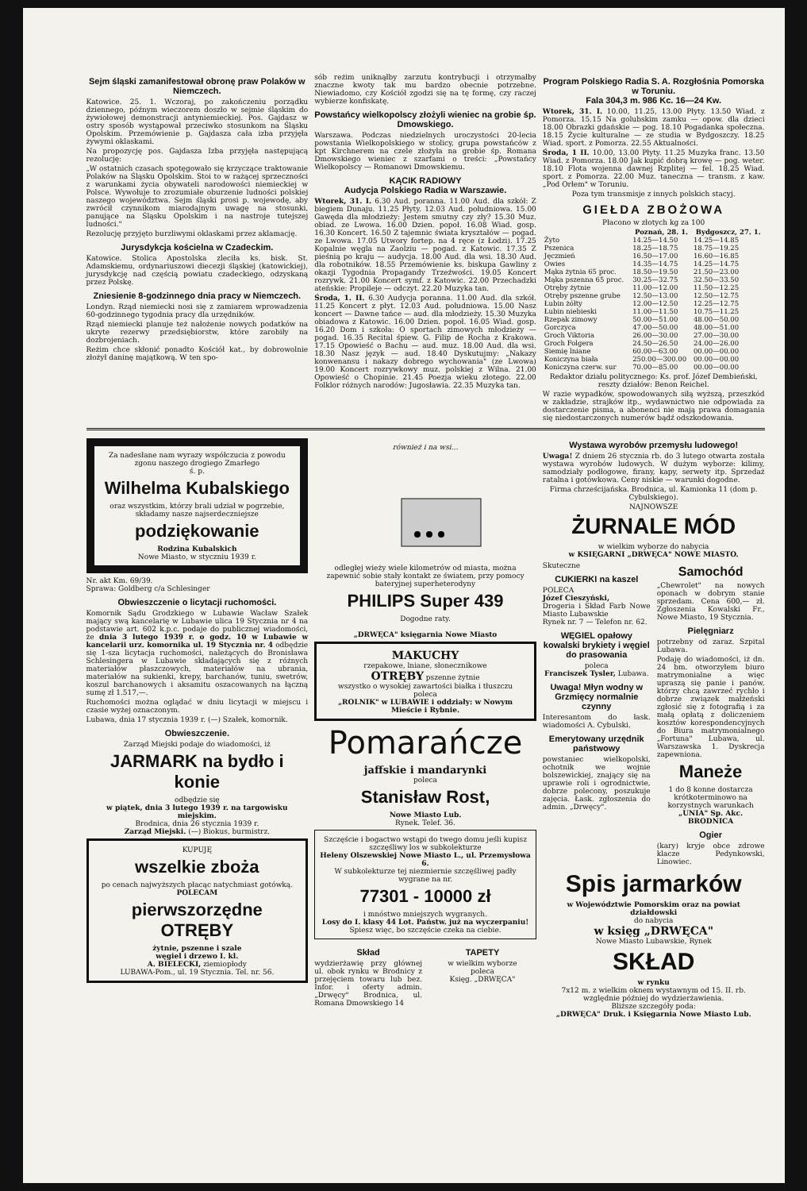Sejm śląski zamanifestował obronę praw Polaków w Niemczech.
Katowice. 25. 1. Wczoraj, po zakończeniu porządku dziennego, późnym wieczorem doszło w sejmie śląskim do żywiołowej demonstracji antyniemieckiej. Pos. Gajdasz w ostry sposób wystąpował przeciwko stosunkom na Śląsku Opolskim. Przemówienie p. Gajdasza cała izba przyjęła żywymi oklaskami.
Na propozycję pos. Gajdasza Izba przyjęła następującą rezolucję:
„W ostatnich czasach spotęgowało się krzyczące traktowanie Polaków na Śląsku Opolskim. Stoi to w rażącej sprzeczności z warunkami życia obywateli narodowości niemieckiej w Polsce. Wywołuje to zrozumiałe oburzenie ludności polskiej naszego województwa. Sejm śląski prosi p. wojewodę, aby zwrócił czynnikom miarodajnym uwagę na stosunki, panujące na Śląsku Opolskim i na nastroje tutejszej ludności."
Rezolucję przyjęto burzliwymi oklaskami przez aklamację.
Jurysdykcja kościelna w Czadeckim.
Katowice. Stolica Apostolska zleciła ks. bisk. St. Adamskiemu, ordynariuszowi diecezji śląskiej (katowickiej), jurysdykcję nad częścią powiatu czadeckiego, odzyskaną przez Polskę.
Zniesienie 8-godzinnego dnia pracy w Niemczech.
Londyn. Rząd niemiecki nosi się z zamiarem wprowadzenia 60-godzinnego tygodnia pracy dla urzędników.
Rząd niemiecki planuje też nałożenie nowych podatków na ukryte rezerwy przedsiębiorstw, które zarobiły na dozbrojeniach.
Reżim chce skłonić ponadto Kościół kat., by dobrowolnie złożył daninę majątkową. W ten spo-
sób reżim uniknąłby zarzutu kontrybucji i otrzymałby znaczne kwoty tak mu bardzo obecnie potrzebne. Niewiadomo, czy Kościół zgodzi się na tę formę, czy raczej wybierze konfiskatę.
Powstańcy wielkopolscy złożyli wieniec na grobie śp. Dmowskiego.
Warszawa. Podczas niedzielnych uroczystości 20-lecia powstania Wielkopolskiego w stolicy, grupa powstańców z kpt Kirchnerem na czele złożyła na grobie śp. Romana Dmowskiego wieniec z szarfami o treści: „Powstańcy Wielkopolscy — Romanowi Dmowskiemu.
KĄCIK RADIOWY
Audycja Polskiego Radia w Warszawie.
Wtorek, 31. I. 6.30 Aud. poranna. 11.00 Aud. dla szkół: Z biegiem Dunaju. 11.25 Płyty. 12.03 Aud. południowa. 15.00 Gawęda dla młodzieży: Jestem smutny czy zły? 15.30 Muz. obiad. ze Lwowa. 16.00 Dzien. popoł. 16.08 Wiad. gosp. 16.30 Koncert. 16.50 Z tajemnic świata kryształów — pogad. ze Lwowa. 17.05 Utwory fortep. na 4 ręce (z Łodzi). 17.25 Kopalnie węgla na Zaolziu — pogad. z Katowic. 17.35 Z pieśnią po kraju — audycja. 18.00 Aud. dla wsi. 18.30 Aud. dla robotników. 18.55 Przemówienie ks. biskupa Gawliny z okazji Tygodnia Propagandy Trzeźwości. 19.05 Koncert rozrywk. 21.00 Koncert symf. z Katowic. 22.00 Przechadzki ateńskie: Propileje — odczyt. 22.20 Muzyka tan.
Środa, 1. II. 6.30 Audycja poranna. 11.00 Aud. dla szkół. 11.25 Koncert z płyt. 12.03 Aud. południowa. 15.00 Nasz koncert — Dawne tańce — aud. dla młodzieży. 15.30 Muzyka obiadowa z Katowic. 16.00 Dzien. popoł. 16.05 Wiad. gosp. 16.20 Dom i szkoła: O sportach zimowych młodzieży — pogad. 16.35 Recital śpiew. G. Filip de Rocha z Krakowa. 17.15 Opowieść o Bachu — aud. muz. 18.00 Aud. dla wsi. 18.30 Nasz język — aud. 18.40 Dyskutujmy: „Nakazy konwenansu i nakazy dobrego wychowania" (ze Lwowa) 19.00 Koncert rozrywkowy muz. polskiej z Wilna. 21.00 Opowieść o Chopinie. 21.45 Poezja wieku złotego. 22.00 Folklor różnych narodów: Jugosławia. 22.35 Muzyka tan.
Program Polskiego Radia S. A. Rozgłośnia Pomorska w Toruniu.
Fala 304,3 m. 986 Kc. 16—24 Kw.
Wtorek, 31. I. 10.00, 11.25, 13.00 Płyty. 13.50 Wiad. z Pomorza. 15.15 Na golubskim zamku — opow. dla dzieci 18.00 Obrazki gdańskie — pog. 18.10 Pogadanka społeczna. 18.15 Życie kulturalne — ze studia w Bydgoszczy. 18.25 Wiad. sport. z Pomorza. 22.55 Aktualności.
Środa, 1 II. 10.00, 13.00 Płyty. 11.25 Muzyka franc. 13.50 Wiad. z Pomorza. 18.00 Jak kupić dobrą krowę — pog. weter. 18.10 Flota wojenna dawnej Rzplitej — fel. 18.25 Wiad. sport. z Pomorza. 22.00 Muz. taneczna — transm. z kaw. „Pod Orłem" w Toruniu.
Poza tym transmisje z innych polskich stacyj.
GIEŁDA ZBOŻOWA
Płacono w złotych kg za 100
| | Poznań, 28. 1. | Bydgoszcz, 27. 1. |
| --- | --- | --- |
| Żyto | 14.25—14.50 | 14.25—14.85 |
| Pszenica | 18.25—18.75 | 18.75—19.25 |
| Jęczmień | 16.50—17.00 | 16.60—16.85 |
| Owies | 14.35—14.75 | 14.25—14.75 |
| Mąka żytnia 65 proc. | 18.50—19.50 | 21.50—23.00 |
| Mąka pszenna 65 proc. | 30.25—32.75 | 32.50—33.50 |
| Otręby żytnie | 11.00—12.00 | 11.50—12.25 |
| Otręby pszenne grube | 12.50—13.00 | 12.50—12.75 |
| Łubin żółty | 12.00—12.50 | 12.25—12.75 |
| Łubin niebieski | 11.00—11.50 | 10.75—11.25 |
| Rzepak zimowy | 50.00—51.00 | 48.00—50.00 |
| Gorczyca | 47.00—50.00 | 48.00—51.00 |
| Groch Viktoria | 26.00—30.00 | 27.00—30.00 |
| Groch Folgera | 24.50—26.50 | 24.00—26.00 |
| Siemię lniane | 60.00—63.00 | 00.00—00.00 |
| Koniczyna biała | 250.00—300.00 | 00.00—00.00 |
| Koniczyna czerw. sur | 70.00—85.00 | 00.00—00.00 |
Redaktor działu politycznego: Ks. prof. Józef Dembieński, reszty działów: Benon Reichel.
W razie wypadków, spowodowanych siłą wyższą, przeszkód w zakładzie, strajków itp., wydawnictwo nie odpowiada za dostarczenie pisma, a abonenci nie mają prawa domagania się niedostarczonych numerów bądź odszkodowania.
Za nadesłane nam wyrazy współczucia z powodu zgonu naszego drogiego Zmarłego
ś. p.
Wilhelma Kubalskiego
oraz wszystkim, którzy brali udział w pogrzebie, składamy nasze najserdeczniejsze
podziękowanie
Rodzina Kubalskich
Nowe Miasto, w styczniu 1939 r.
Nr. akt Km. 69/39.
Sprawa: Goldberg c/a Schlesinger
Obwieszczenie o licytacji ruchomości.
Komornik Sądu Grodzkiego w Lubawie Wacław Szałek mający swą kancelarię w Lubawie ulica 19 Stycznia nr 4 na podstawie art. 602 k.p.c. podaje do publicznej wiadomości, że dnia 3 lutego 1939 r. o godz. 10 w Lubawie w kancelarii urz. komornika ul. 19 Stycznia nr. 4 odbędzie się 1-sza licytacja ruchomości, należących do Bronisława Schlesingera w Lubawie składających się z różnych materiałów płaszczowych, materiałów na ubrania, materiałów na sukienki, krepy, barchanów, tuniu, swetrów, koszul barchanowych i aksamitu oszacowanych na łączną sumę zł 1.517,—.
Ruchomości można oglądać w dniu licytacji w miejscu i czasie wyżej oznaczonym.
Lubawa, dnia 17 stycznia 1939 r. (—) Szałek, komornik.
Obwieszczenie.
Zarząd Miejski podaje do wiadomości, iż
JARMARK na bydło i konie
odbędzie się
w piątek, dnia 3 lutego 1939 r. na targowisku miejskim.
Brodnica, dnia 26 stycznia 1939 r.
Zarząd Miejski. (—) Biokus, burmistrz.
KUPUJĘ
wszelkie zboża
po cenach najwyższych płacąc natychmiast gotówką.
POLECAM
pierwszorzędne OTRĘBY
żytnie, pszenne i szale
węgiel i drzewo I. kl.
A. BIELECKI, ziemiopłody
LUBAWA-Pom., ul. 19 Stycznia. Tel. nr. 56.
również i na wsi...
odległej wieży wiele kilometrów od miasta, można zapewnić sobie stały kontakt ze światem, przy pomocy bateryjnej superheterodyny
PHILIPS Super 439
Dogodne raty.
„DRWĘCA" księgarnia Nowe Miasto
MAKUCHY
rzepakowe, lniane, słonecznikowe
OTRĘBY pszenne żytnie
wszystko o wysokiej zawartości białka i tłuszczu
poleca
„ROLNIK" w LUBAWIE i oddziały: w Nowym Mieście i Rybnie.
Pomarańcze
jaffskie i mandarynki
poleca
Stanisław Rost,
Nowe Miasto Lub.
Rynek. Telef. 36.
Szczęście i bogactwo wstąpi do twego domu jeśli kupisz szczęśliwy los w subkolekturze
Heleny Olszewskiej Nowe Miasto L., ul. Przemysłowa 6.
W subkolekturze tej niezmiernie szczęśliwej padły wygrane na nr.
77301 - 10000 zł
i mnóstwo mniejszych wygranych.
Losy do I. klasy 44 Lot. Państw. już na wyczerpaniu!
Spiesz więc, bo szczęście czeka na ciebie.
Skład
wydzierżawię przy głównej ul. obok rynku w Brodnicy z przejęciem towaru lub bez. Infor. i oferty admin. „Drwęcy" Brodnica, ul. Romana Dmowskiego 14
TAPETY
w wielkim wyborze
poleca
Księg. „DRWĘCA"
Wystawa wyrobów przemysłu ludowego!
Uwaga! Z dniem 26 stycznia rb. do 3 lutego otwarta została wystawa wyrobów ludowych. W dużym wyborze: kilimy, samodziały podłogowe, firany, kapy, serwety itp. Sprzedaż ratalna i gotówkowa. Ceny niskie — warunki dogodne.
Firma chrześcijańska. Brodnica, ul. Kamionka 11 (dom p. Cybulskiego).
NAJNOWSZE
ŻURNALE MÓD
w wielkim wyborze do nabycia
w KSIĘGARNI „DRWĘCA" NOWE MIASTO.
Skuteczne
CUKIERKI na kaszel
POLECA
Józef Cieszyński,
Drogeria i Skład Farb Nowe Miasto Lubawskie
Rynek nr. 7 — Telefon nr. 62.
WĘGIEL opałowy kowalski brykiety i węgiel do prasowania
poleca
Franciszek Tysler, Lubawa.
Uwaga! Młyn wodny w Grzmięcy normalnie czynny
Interesantom do łask. wiadomości A. Cybulski.
Emerytowany urzędnik państwowy
powstaniec wielkopolski, ochotnik we wojnie bolszewickiej, znający się na uprawie roli i ogrodnictwie, dobrze polecony, poszukuje zajęcia. Łask. zgłoszenia do admin. „Drwęcy".
Samochód
„Chewrolet" na nowych oponach w dobrym stanie sprzedam. Cena 600,— zł. Zgłoszenia Kowalski Fr., Nowe Miasto, 19 Stycznia.
Pielęgniarz
potrzebny od zaraz. Szpital Lubawa.
Podaję do wiadomości, iż dn. 24 bm. otworzyłem biuro matrymonialne a więc upraszą się panie i panów, którzy chcą zawrzeć rychło i dobrze związek małżeński zgłosić się z fotografią i za małą opłatą z doliczeniem kosztów korespondencyjnych do Biura matrymonialnego „Fortuna" Lubawa, ul. Warszawska 1. Dyskrecja zapewniona.
Maneże
1 do 8 konne dostarcza krótkoterminowo na korzystnych warunkach
„UNIA" Sp. Akc. BRODNICA
Ogier
(kary) kryje obce zdrowe klacze Pedynkowski, Linowiec.
Spis jarmarków
w Województwie Pomorskim oraz na powiat działdowski
do nabycia
w księg „DRWĘCA"
Nowe Miasto Lubawskie, Rynek
SKŁAD
w rynku
7x12 m. z wielkim oknem wystawnym od 15. II. rb. względnie później do wydzierżawienia.
Bliższe szczegóły poda:
„DRWĘCA" Druk. i Księgarnia Nowe Miasto Lub.